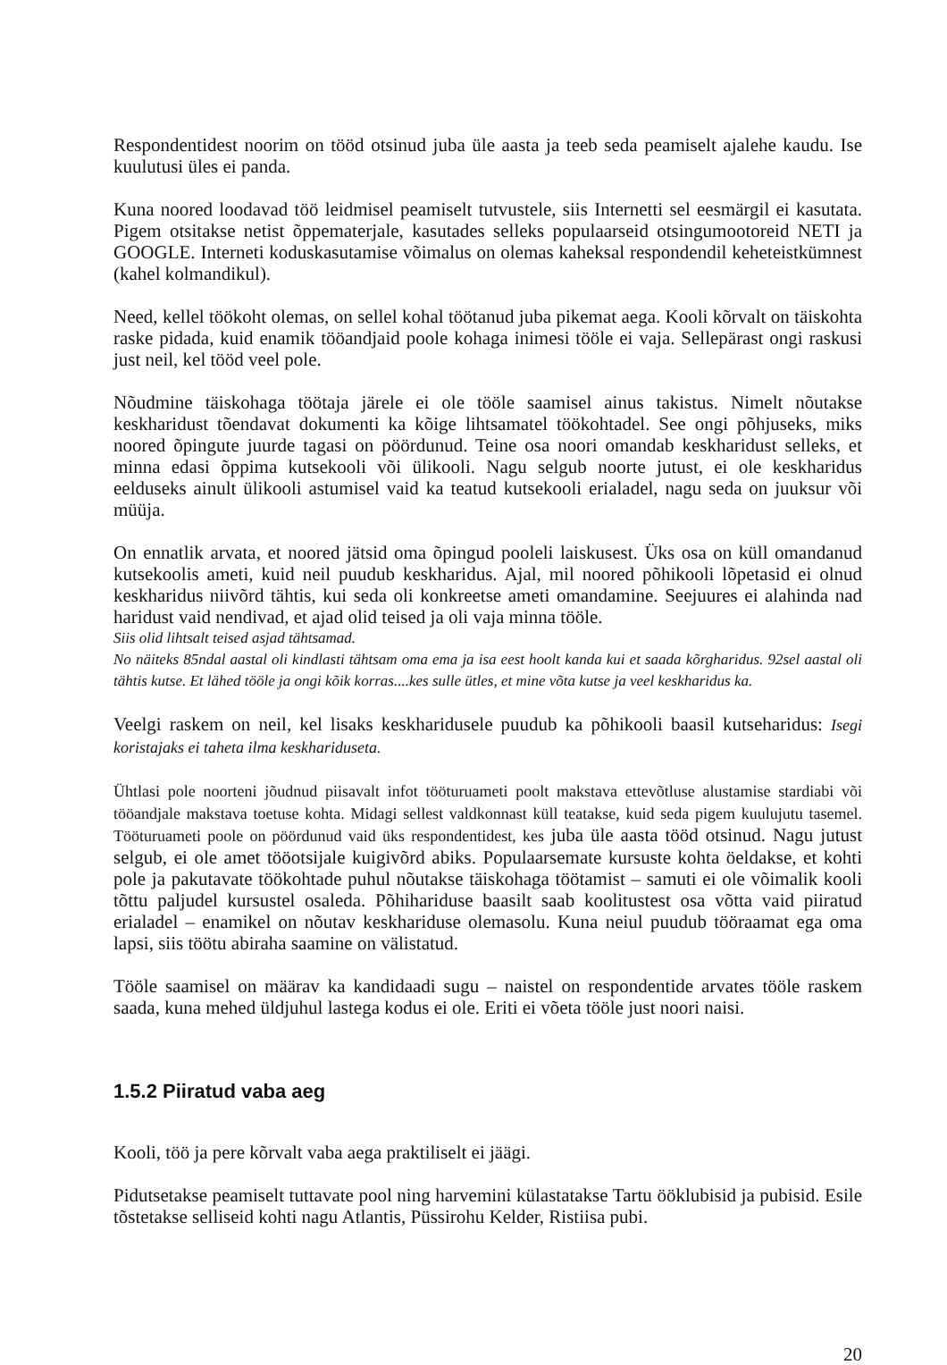Respondentidest noorim on tööd otsinud juba üle aasta ja teeb seda peamiselt ajalehe kaudu. Ise kuulutusi üles ei panda.
Kuna noored loodavad töö leidmisel peamiselt tutvustele, siis Internetti sel eesmärgil ei kasutata. Pigem otsitakse netist õppematerjale, kasutades selleks populaarseid otsingumootoreid NETI ja GOOGLE. Interneti koduskasutamise võimalus on olemas kaheksal respondendil keheteistkümnest (kahel kolmandikul).
Need, kellel töökoht olemas, on sellel kohal töötanud juba pikemat aega. Kooli kõrvalt on täiskohta raske pidada, kuid enamik tööandjaid poole kohaga inimesi tööle ei vaja. Sellepärast ongi raskusi just neil, kel tööd veel pole.
Nõudmine täiskohaga töötaja järele ei ole tööle saamisel ainus takistus. Nimelt nõutakse keskharidust tõendavat dokumenti ka kõige lihtsamatel töökohtadel. See ongi põhjuseks, miks noored õpingute juurde tagasi on pöördunud. Teine osa noori omandab keskharidust selleks, et minna edasi õppima kutsekooli või ülikooli. Nagu selgub noorte jutust, ei ole keskharidus eelduseks ainult ülikooli astumisel vaid ka teatud kutsekooli erialadel, nagu seda on juuksur või müüja.
On ennatlik arvata, et noored jätsid oma õpingud pooleli laiskusest. Üks osa on küll omandanud kutsekoolis ameti, kuid neil puudub keskharidus. Ajal, mil noored põhikooli lõpetasid ei olnud keskharidus niivõrd tähtis, kui seda oli konkreetse ameti omandamine. Seejuures ei alahinda nad haridust vaid nendivad, et ajad olid teised ja oli vaja minna tööle.
Siis olid lihtsalt teised asjad tähtsamad.
No näiteks 85ndal aastal oli kindlasti tähtsam oma ema ja isa eest hoolt kanda kui et saada kõrgharidus. 92sel aastal oli tähtis kutse. Et lähed tööle ja ongi kõik korras....kes sulle ütles, et mine võta kutse ja veel keskharidus ka.
Veelgi raskem on neil, kel lisaks keskharidusele puudub ka põhikooli baasil kutseharidus: Isegi koristajaks ei taheta ilma keskhariduseta.
Ühtlasi pole noorteni jõudnud piisavalt infot tööturuameti poolt makstava ettevõtluse alustamise stardiabi või tööandjale makstava toetuse kohta. Midagi sellest valdkonnast küll teatakse, kuid seda pigem kuulujutu tasemel. Tööturuameti poole on pöördunud vaid üks respondentidest, kes juba üle aasta tööd otsinud. Nagu jutust selgub, ei ole amet tööotsijale kuigivõrd abiks. Populaarsemate kursuste kohta öeldakse, et kohti pole ja pakutavate töökohtade puhul nõutakse täiskohaga töötamist – samuti ei ole võimalik kooli tõttu paljudel kursustel osaleda. Põhihariduse baasilt saab koolitustest osa võtta vaid piiratud erialadel – enamikel on nõutav keskhariduse olemasolu. Kuna neiul puudub tööraamat ega oma lapsi, siis töötu abiraha saamine on välistatud.
Tööle saamisel on määrav ka kandidaadi sugu – naistel on respondentide arvates tööle raskem saada, kuna mehed üldjuhul lastega kodus ei ole. Eriti ei võeta tööle just noori naisi.
1.5.2 Piiratud vaba aeg
Kooli, töö ja pere kõrvalt vaba aega praktiliselt ei jäägi.
Pidutsetakse peamiselt tuttavate pool ning harvemini külastatakse Tartu ööklubisid ja pubisid. Esile tõstetakse selliseid kohti nagu Atlantis, Püssirohu Kelder, Ristiisa pubi.
20